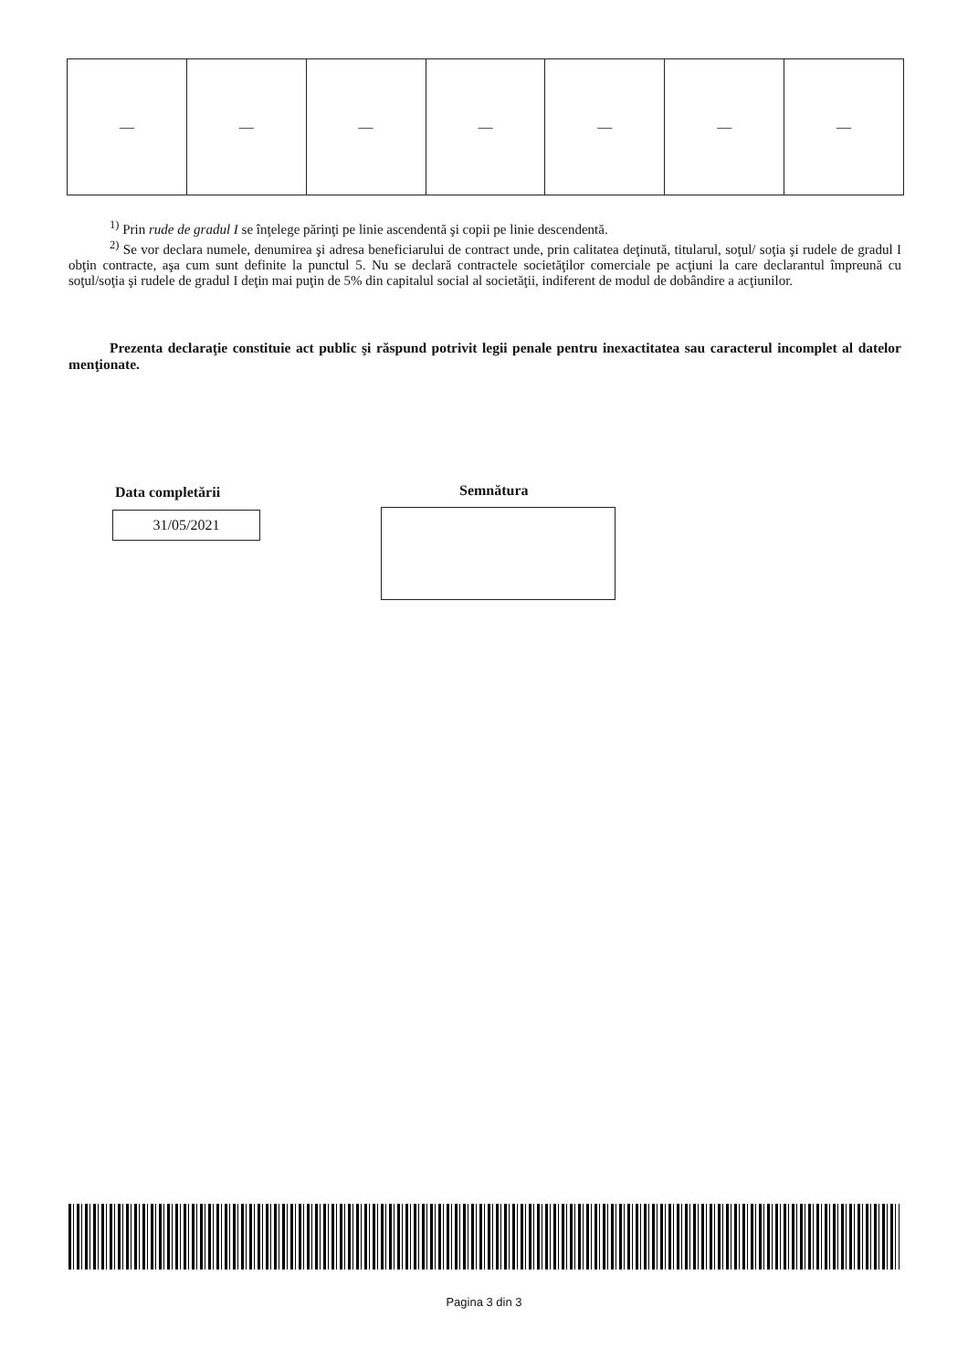| — | — | — | — | — | — | — |
<sup>1)</sup> Prin rude de gradul I se înţelege părinţi pe linie ascendentă şi copii pe linie descendentă.
<sup>2)</sup> Se vor declara numele, denumirea şi adresa beneficiarului de contract unde, prin calitatea deţinută, titularul, soţul/ soţia şi rudele de gradul I obţin contracte, aşa cum sunt definite la punctul 5. Nu se declară contractele societăţilor comerciale pe acţiuni la care declarantul împreună cu soţul/soţia şi rudele de gradul I deţin mai puţin de 5% din capitalul social al societăţii, indiferent de modul de dobândire a acţiunilor.
Prezenta declaraţie constituie act public şi răspund potrivit legii penale pentru inexactitatea sau caracterul incomplet al datelor menţionate.
Data completării
31/05/2021
Semnătura
Pagina 3 din 3